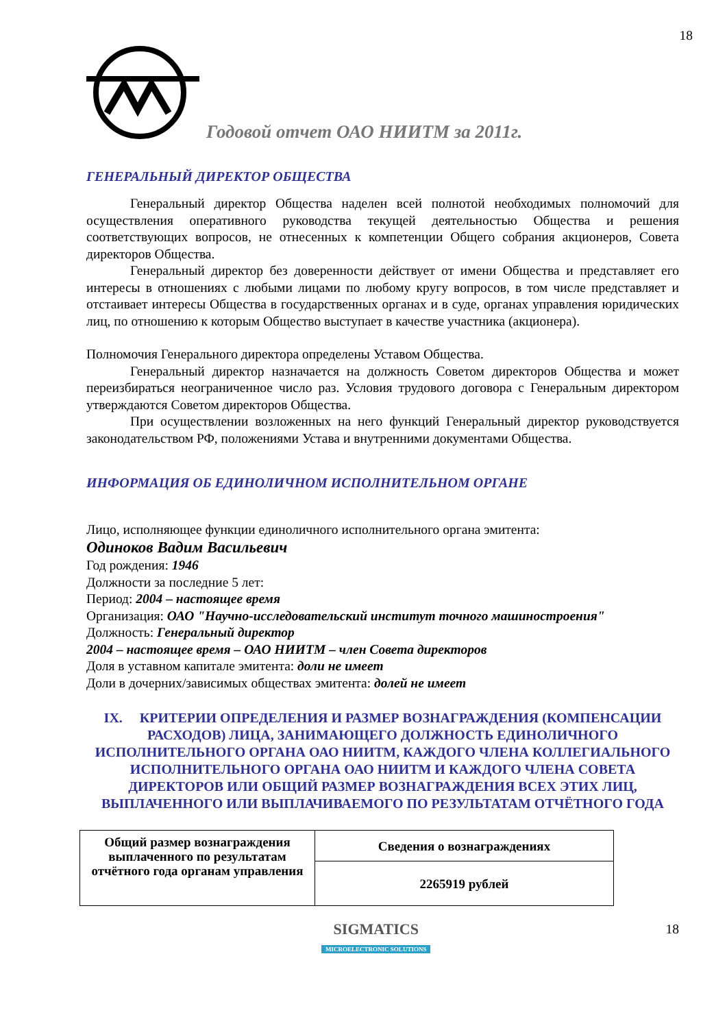18
Годовой отчет ОАО НИИТМ за 2011г.
ГЕНЕРАЛЬНЫЙ ДИРЕКТОР ОБЩЕСТВА
Генеральный директор Общества наделен всей полнотой необходимых полномочий для осуществления оперативного руководства текущей деятельностью Общества и решения соответствующих вопросов, не отнесенных к компетенции Общего собрания акционеров, Совета директоров Общества.
Генеральный директор без доверенности действует от имени Общества и представляет его интересы в отношениях с любыми лицами по любому кругу вопросов, в том числе представляет и отстаивает интересы Общества в государственных органах и в суде, органах управления юридических лиц, по отношению к которым Общество выступает в качестве участника (акционера).
Полномочия Генерального директора определены Уставом Общества.
Генеральный директор назначается на должность Советом директоров Общества и может переизбираться неограниченное число раз. Условия трудового договора с Генеральным директором утверждаются Советом директоров Общества.
При осуществлении возложенных на него функций Генеральный директор руководствуется законодательством РФ, положениями Устава и внутренними документами Общества.
ИНФОРМАЦИЯ ОБ ЕДИНОЛИЧНОМ ИСПОЛНИТЕЛЬНОМ ОРГАНЕ
Лицо, исполняющее функции единоличного исполнительного органа эмитента:
Одиноков Вадим Васильевич
Год рождения: 1946
Должности за последние 5 лет:
Период: 2004 – настоящее время
Организация: ОАО "Научно-исследовательский институт точного машиностроения"
Должность: Генеральный директор
2004 – настоящее время – ОАО НИИТМ – член Совета директоров
Доля в уставном капитале эмитента: доли не имеет
Доли в дочерних/зависимых обществах эмитента: долей не имеет
IX. КРИТЕРИИ ОПРЕДЕЛЕНИЯ И РАЗМЕР ВОЗНАГРАЖДЕНИЯ (КОМПЕНСАЦИИ РАСХОДОВ) ЛИЦА, ЗАНИМАЮЩЕГО ДОЛЖНОСТЬ ЕДИНОЛИЧНОГО ИСПОЛНИТЕЛЬНОГО ОРГАНА ОАО НИИТМ, КАЖДОГО ЧЛЕНА КОЛЛЕГИАЛЬНОГО ИСПОЛНИТЕЛЬНОГО ОРГАНА ОАО НИИТМ И КАЖДОГО ЧЛЕНА СОВЕТА ДИРЕКТОРОВ ИЛИ ОБЩИЙ РАЗМЕР ВОЗНАГРАЖДЕНИЯ ВСЕХ ЭТИХ ЛИЦ, ВЫПЛАЧЕННОГО ИЛИ ВЫПЛАЧИВАЕМОГО ПО РЕЗУЛЬТАТАМ ОТЧЁТНОГО ГОДА
| Общий размер вознаграждения выплаченного по результатам отчётного года органам управления | Сведения о вознаграждениях |
| | 2265919 рублей |
SIGMATICS
MICROELECTRONIC SOLUTIONS
18